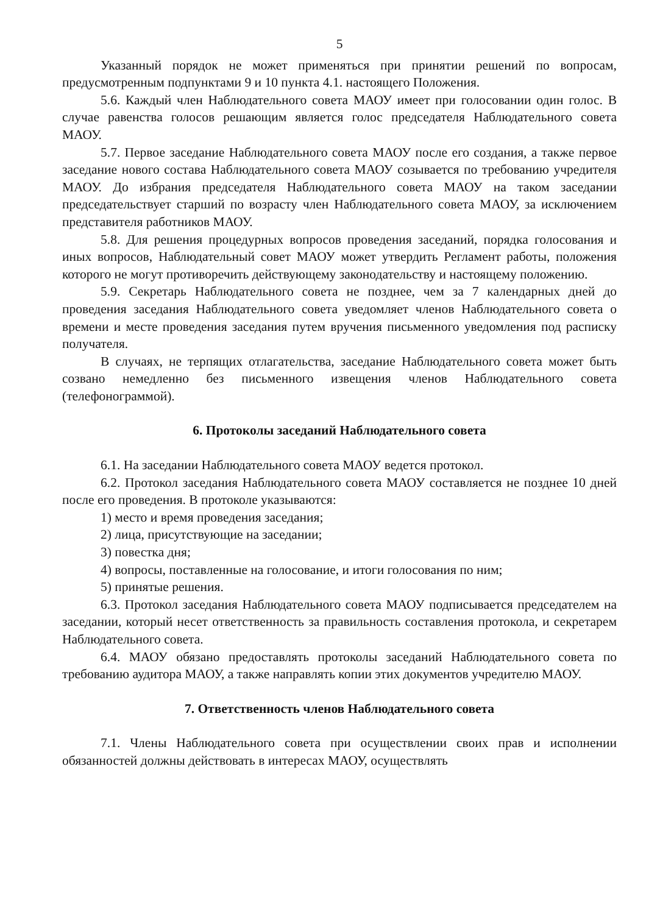5
Указанный порядок не может применяться при принятии решений по вопросам, предусмотренным подпунктами 9 и 10 пункта 4.1. настоящего Положения.
5.6. Каждый член Наблюдательного совета МАОУ имеет при голосовании один голос. В случае равенства голосов решающим является голос председателя Наблюдательного совета МАОУ.
5.7. Первое заседание Наблюдательного совета МАОУ после его создания, а также первое заседание нового состава Наблюдательного совета МАОУ созывается по требованию учредителя МАОУ. До избрания председателя Наблюдательного совета МАОУ на таком заседании председательствует старший по возрасту член Наблюдательного совета МАОУ, за исключением представителя работников МАОУ.
5.8. Для решения процедурных вопросов проведения заседаний, порядка голосования и иных вопросов, Наблюдательный совет МАОУ может утвердить Регламент работы, положения которого не могут противоречить действующему законодательству и настоящему положению.
5.9. Секретарь Наблюдательного совета не позднее, чем за 7 календарных дней до проведения заседания Наблюдательного совета уведомляет членов Наблюдательного совета о времени и месте проведения заседания путем вручения письменного уведомления под расписку получателя.
В случаях, не терпящих отлагательства, заседание Наблюдательного совета может быть созвано немедленно без письменного извещения членов Наблюдательного совета (телефонограммой).
6. Протоколы заседаний Наблюдательного совета
6.1. На заседании Наблюдательного совета МАОУ ведется протокол.
6.2. Протокол заседания Наблюдательного совета МАОУ составляется не позднее 10 дней после его проведения. В протоколе указываются:
1) место и время проведения заседания;
2) лица, присутствующие на заседании;
3) повестка дня;
4) вопросы, поставленные на голосование, и итоги голосования по ним;
5) принятые решения.
6.3. Протокол заседания Наблюдательного совета МАОУ подписывается председателем на заседании, который несет ответственность за правильность составления протокола, и секретарем Наблюдательного совета.
6.4. МАОУ обязано предоставлять протоколы заседаний Наблюдательного совета по требованию аудитора МАОУ, а также направлять копии этих документов учредителю МАОУ.
7. Ответственность членов Наблюдательного совета
7.1. Члены Наблюдательного совета при осуществлении своих прав и исполнении обязанностей должны действовать в интересах МАОУ, осуществлять